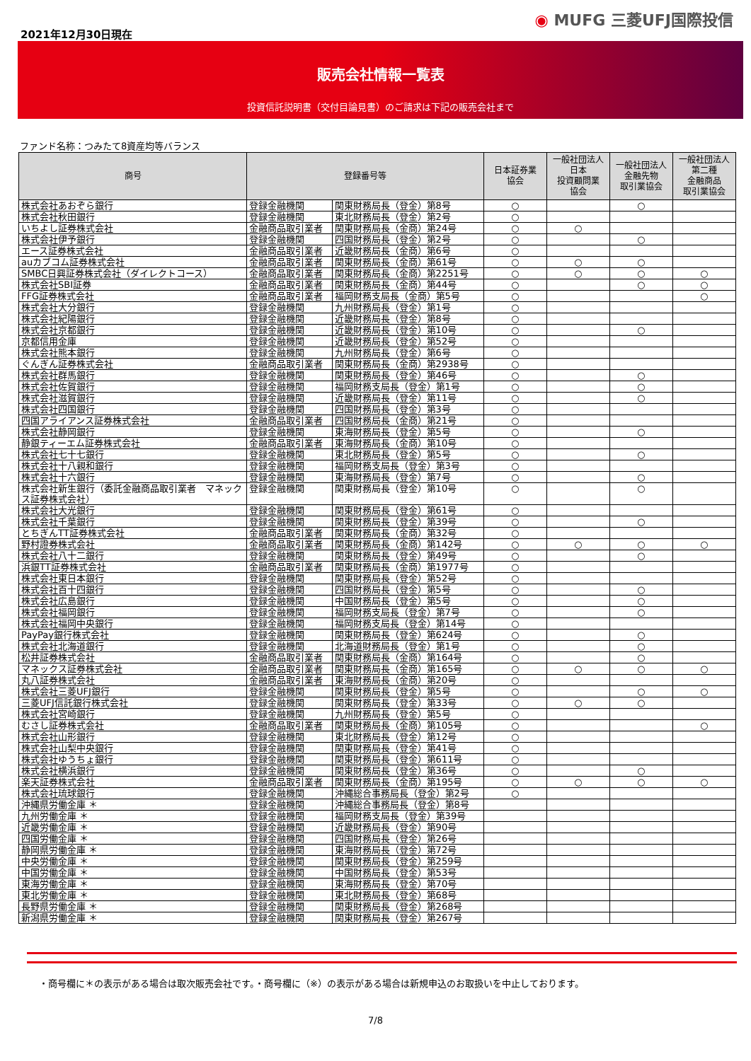2021年12月30日現在
◉ MUFG 三菱UFJ国際投信
販売会社情報一覧表
投資信託説明書（交付目論見書）のご請求は下記の販売会社まで
ファンド名称：つみたて8資産均等バランス
| 商号 | 登録番号等 | | 日本証券業 協会 | 一般社団法人 日本 投資顧問業 協会 | 一般社団法人 金融先物 取引業協会 | 一般社団法人 第二種 金融商品 取引業協会 |
| --- | --- | --- | --- | --- | --- | --- |
| 株式会社あおぞら銀行 | 登録金融機関 | 関東財務局長（登金）第8号 | ○ | | ○ | |
| 株式会社秋田銀行 | 登録金融機関 | 東北財務局長（登金）第2号 | ○ | | | |
| いちよし証券株式会社 | 金融商品取引業者 | 関東財務局長（金商）第24号 | ○ | ○ | | |
| 株式会社伊予銀行 | 登録金融機関 | 四国財務局長（登金）第2号 | ○ | | ○ | |
| エース証券株式会社 | 金融商品取引業者 | 近畿財務局長（金商）第6号 | ○ | | | |
| auカブコム証券株式会社 | 金融商品取引業者 | 関東財務局長（金商）第61号 | ○ | ○ | ○ | |
| SMBC日興証券株式会社（ダイレクトコース） | 金融商品取引業者 | 関東財務局長（金商）第2251号 | ○ | ○ | ○ | ○ |
| 株式会社SBI証券 | 金融商品取引業者 | 関東財務局長（金商）第44号 | ○ | | ○ | ○ |
| FFG証券株式会社 | 金融商品取引業者 | 福岡財務支局長（金商）第5号 | ○ | | | ○ |
| 株式会社大分銀行 | 登録金融機関 | 九州財務局長（登金）第1号 | ○ | | | |
| 株式会社紀陽銀行 | 登録金融機関 | 近畿財務局長（登金）第8号 | ○ | | | |
| 株式会社京都銀行 | 登録金融機関 | 近畿財務局長（登金）第10号 | ○ | | ○ | |
| 京都信用金庫 | 登録金融機関 | 近畿財務局長（登金）第52号 | ○ | | | |
| 株式会社熊本銀行 | 登録金融機関 | 九州財務局長（登金）第6号 | ○ | | | |
| ぐんぎん証券株式会社 | 金融商品取引業者 | 関東財務局長（金商）第2938号 | ○ | | | |
| 株式会社群馬銀行 | 登録金融機関 | 関東財務局長（登金）第46号 | ○ | | ○ | |
| 株式会社佐賀銀行 | 登録金融機関 | 福岡財務支局長（登金）第1号 | ○ | | ○ | |
| 株式会社滋賀銀行 | 登録金融機関 | 近畿財務局長（登金）第11号 | ○ | | ○ | |
| 株式会社四国銀行 | 登録金融機関 | 四国財務局長（登金）第3号 | ○ | | | |
| 四国アライアンス証券株式会社 | 金融商品取引業者 | 四国財務局長（金商）第21号 | ○ | | | |
| 株式会社静岡銀行 | 登録金融機関 | 東海財務局長（登金）第5号 | ○ | | ○ | |
| 静銀ティーエム証券株式会社 | 金融商品取引業者 | 東海財務局長（金商）第10号 | ○ | | | |
| 株式会社七十七銀行 | 登録金融機関 | 東北財務局長（登金）第5号 | ○ | | ○ | |
| 株式会社十八親和銀行 | 登録金融機関 | 福岡財務支局長（登金）第3号 | ○ | | | |
| 株式会社十六銀行 | 登録金融機関 | 東海財務局長（登金）第7号 | ○ | | ○ | |
| 株式会社新生銀行（委託金融商品取引業者 マネックス証券株式会社） | 登録金融機関 | 関東財務局長（登金）第10号 | ○ | | ○ | |
| 株式会社大光銀行 | 登録金融機関 | 関東財務局長（登金）第61号 | ○ | | | |
| 株式会社千葉銀行 | 登録金融機関 | 関東財務局長（登金）第39号 | ○ | | ○ | |
| とちぎんTT証券株式会社 | 金融商品取引業者 | 関東財務局長（金商）第32号 | ○ | | | |
| 野村證券株式会社 | 金融商品取引業者 | 関東財務局長（金商）第142号 | ○ | ○ | ○ | ○ |
| 株式会社八十二銀行 | 登録金融機関 | 関東財務局長（登金）第49号 | ○ | | ○ | |
| 浜銀TT証券株式会社 | 金融商品取引業者 | 関東財務局長（金商）第1977号 | ○ | | | |
| 株式会社東日本銀行 | 登録金融機関 | 関東財務局長（登金）第52号 | ○ | | | |
| 株式会社百十四銀行 | 登録金融機関 | 四国財務局長（登金）第5号 | ○ | | ○ | |
| 株式会社広島銀行 | 登録金融機関 | 中国財務局長（登金）第5号 | ○ | | ○ | |
| 株式会社福岡銀行 | 登録金融機関 | 福岡財務支局長（登金）第7号 | ○ | | ○ | |
| 株式会社福岡中央銀行 | 登録金融機関 | 福岡財務支局長（登金）第14号 | ○ | | | |
| PayPay銀行株式会社 | 登録金融機関 | 関東財務局長（登金）第624号 | ○ | | ○ | |
| 株式会社北海道銀行 | 登録金融機関 | 北海道財務局長（登金）第1号 | ○ | | ○ | |
| 松井証券株式会社 | 金融商品取引業者 | 関東財務局長（金商）第164号 | ○ | | ○ | |
| マネックス証券株式会社 | 金融商品取引業者 | 関東財務局長（金商）第165号 | ○ | ○ | ○ | ○ |
| 丸八証券株式会社 | 金融商品取引業者 | 東海財務局長（金商）第20号 | ○ | | | |
| 株式会社三菱UFJ銀行 | 登録金融機関 | 関東財務局長（登金）第5号 | ○ | | ○ | ○ |
| 三菱UFJ信託銀行株式会社 | 登録金融機関 | 関東財務局長（登金）第33号 | ○ | ○ | ○ | |
| 株式会社宮崎銀行 | 登録金融機関 | 九州財務局長（登金）第5号 | ○ | | | |
| むさし証券株式会社 | 金融商品取引業者 | 関東財務局長（金商）第105号 | ○ | | | ○ |
| 株式会社山形銀行 | 登録金融機関 | 東北財務局長（登金）第12号 | ○ | | | |
| 株式会社山梨中央銀行 | 登録金融機関 | 関東財務局長（登金）第41号 | ○ | | | |
| 株式会社ゆうちょ銀行 | 登録金融機関 | 関東財務局長（登金）第611号 | ○ | | | |
| 株式会社横浜銀行 | 登録金融機関 | 関東財務局長（登金）第36号 | ○ | | ○ | |
| 楽天証券株式会社 | 金融商品取引業者 | 関東財務局長（金商）第195号 | ○ | ○ | ○ | ○ |
| 株式会社琉球銀行 | 登録金融機関 | 沖縄総合事務局長（登金）第2号 | ○ | | | |
| 沖縄県労働金庫 ＊ | 登録金融機関 | 沖縄総合事務局長（登金）第8号 | | | | |
| 九州労働金庫 ＊ | 登録金融機関 | 福岡財務支局長（登金）第39号 | | | | |
| 近畿労働金庫 ＊ | 登録金融機関 | 近畿財務局長（登金）第90号 | | | | |
| 四国労働金庫 ＊ | 登録金融機関 | 四国財務局長（登金）第26号 | | | | |
| 静岡県労働金庫 ＊ | 登録金融機関 | 東海財務局長（登金）第72号 | | | | |
| 中央労働金庫 ＊ | 登録金融機関 | 関東財務局長（登金）第259号 | | | | |
| 中国労働金庫 ＊ | 登録金融機関 | 中国財務局長（登金）第53号 | | | | |
| 東海労働金庫 ＊ | 登録金融機関 | 東海財務局長（登金）第70号 | | | | |
| 東北労働金庫 ＊ | 登録金融機関 | 東北財務局長（登金）第68号 | | | | |
| 長野県労働金庫 ＊ | 登録金融機関 | 関東財務局長（登金）第268号 | | | | |
| 新潟県労働金庫 ＊ | 登録金融機関 | 関東財務局長（登金）第267号 | | | | |
・商号欄に＊の表示がある場合は取次販売会社です。・商号欄に（※）の表示がある場合は新規申込のお取扱いを中止しております。
7/8